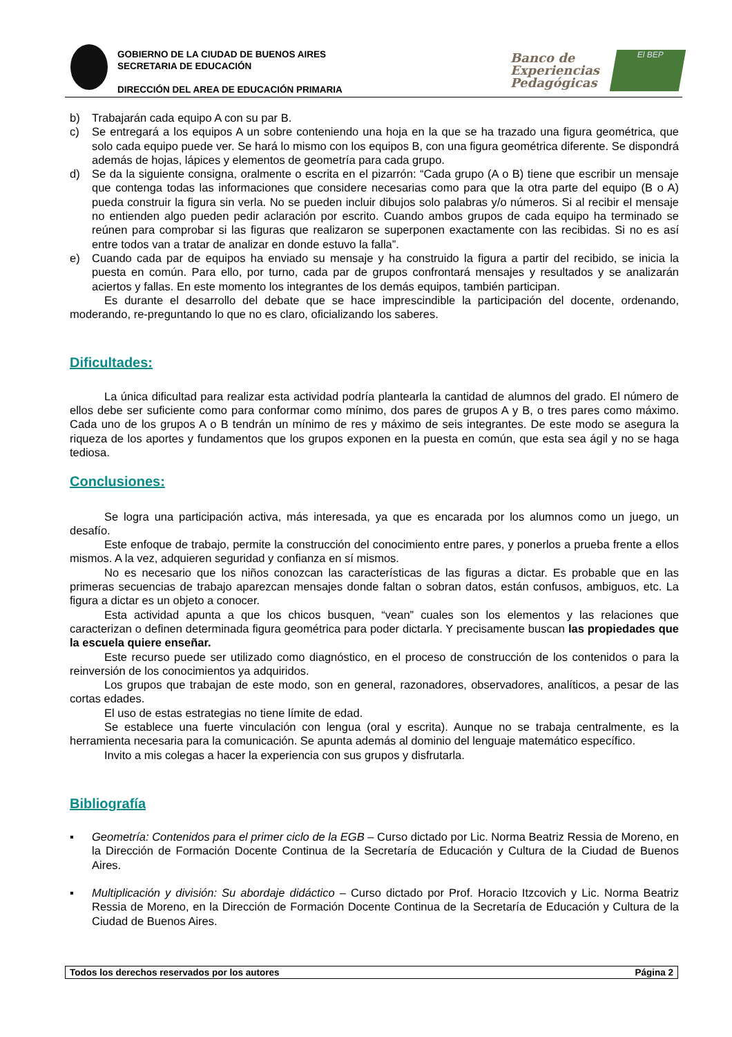GOBIERNO DE LA CIUDAD DE BUENOS AIRES
SECRETARIA DE EDUCACIÓN
DIRECCIÓN DEL AREA DE EDUCACIÓN PRIMARIA
Banco de
Experiencias
Pedagógicas
El BEP
b) Trabajarán cada equipo A con su par B.
c) Se entregará a los equipos A un sobre conteniendo una hoja en la que se ha trazado una figura geométrica, que solo cada equipo puede ver. Se hará lo mismo con los equipos B, con una figura geométrica diferente. Se dispondrá además de hojas, lápices y elementos de geometría para cada grupo.
d) Se da la siguiente consigna, oralmente o escrita en el pizarrón: “Cada grupo (A o B) tiene que escribir un mensaje que contenga todas las informaciones que considere necesarias como para que la otra parte del equipo (B o A) pueda construir la figura sin verla. No se pueden incluir dibujos solo palabras y/o números. Si al recibir el mensaje no entienden algo pueden pedir aclaración por escrito. Cuando ambos grupos de cada equipo ha terminado se reúnen para comprobar si las figuras que realizaron se superponen exactamente con las recibidas. Si no es así entre todos van a tratar de analizar en donde estuvo la falla”.
e) Cuando cada par de equipos ha enviado su mensaje y ha construido la figura a partir del recibido, se inicia la puesta en común. Para ello, por turno, cada par de grupos confrontará mensajes y resultados y se analizarán aciertos y fallas. En este momento los integrantes de los demás equipos, también participan.
Es durante el desarrollo del debate que se hace imprescindible la participación del docente, ordenando, moderando, re-preguntando lo que no es claro, oficializando los saberes.
Dificultades:
La única dificultad para realizar esta actividad podría plantearla la cantidad de alumnos del grado. El número de ellos debe ser suficiente como para conformar como mínimo, dos pares de grupos A y B, o tres pares como máximo. Cada uno de los grupos A o B tendrán un mínimo de res y máximo de seis integrantes. De este modo se asegura la riqueza de los aportes y fundamentos que los grupos exponen en la puesta en común, que esta sea ágil y no se haga tediosa.
Conclusiones:
Se logra una participación activa, más interesada, ya que es encarada por los alumnos como un juego, un desafío.
Este enfoque de trabajo, permite la construcción del conocimiento entre pares, y ponerlos a prueba frente a ellos mismos. A la vez, adquieren seguridad y confianza en sí mismos.
No es necesario que los niños conozcan las características de las figuras a dictar. Es probable que en las primeras secuencias de trabajo aparezcan mensajes donde faltan o sobran datos, están confusos, ambiguos, etc. La figura a dictar es un objeto a conocer.
Esta actividad apunta a que los chicos busquen, “vean” cuales son los elementos y las relaciones que caracterizan o definen determinada figura geométrica para poder dictarla. Y precisamente buscan las propiedades que la escuela quiere enseñar.
Este recurso puede ser utilizado como diagnóstico, en el proceso de construcción de los contenidos o para la reinversión de los conocimientos ya adquiridos.
Los grupos que trabajan de este modo, son en general, razonadores, observadores, analíticos, a pesar de las cortas edades.
El uso de estas estrategias no tiene límite de edad.
Se establece una fuerte vinculación con lengua (oral y escrita). Aunque no se trabaja centralmente, es la herramienta necesaria para la comunicación. Se apunta además al dominio del lenguaje matemático específico.
Invito a mis colegas a hacer la experiencia con sus grupos y disfrutarla.
Bibliografía
▪ Geometría: Contenidos para el primer ciclo de la EGB – Curso dictado por Lic. Norma Beatriz Ressia de Moreno, en la Dirección de Formación Docente Continua de la Secretaría de Educación y Cultura de la Ciudad de Buenos Aires.
▪ Multiplicación y división: Su abordaje didáctico – Curso dictado por Prof. Horacio Itzcovich y Lic. Norma Beatriz Ressia de Moreno, en la Dirección de Formación Docente Continua de la Secretaría de Educación y Cultura de la Ciudad de Buenos Aires.
Todos los derechos reservados por los autores Página 2